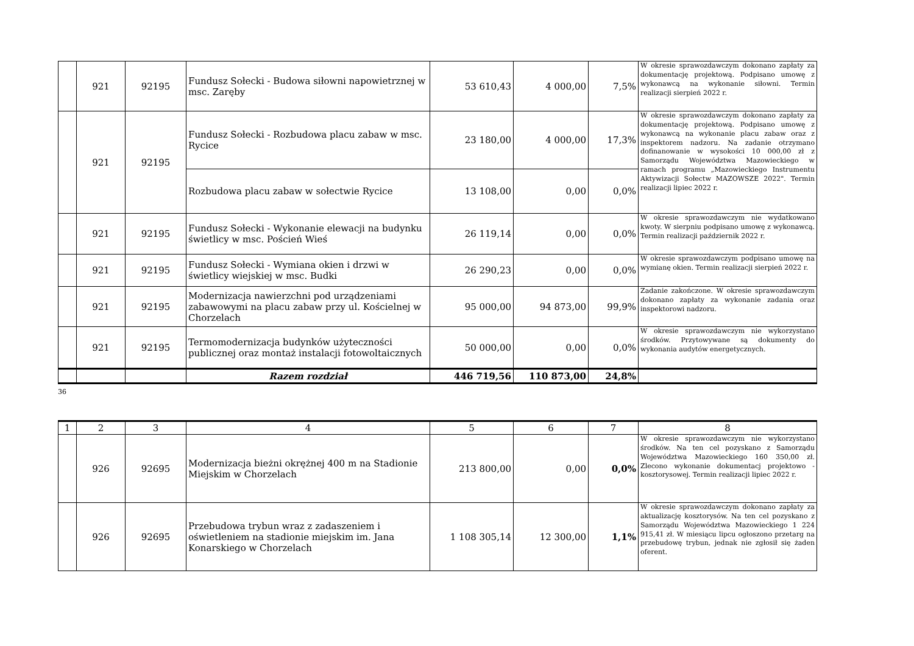| | 921 | 92195 | Fundusz Sołecki - Budowa siłowni napowietrznej w msc. Zaręby | 53 610,43 | 4 000,00 | 7,5% | W okresie sprawozdawczym dokonano zapłaty za dokumentację projektową. Podpisano umowę z wykonawcą na wykonanie siłowni. Termin realizacji sierpień 2022 r. |
| | 921 | 92195 | Fundusz Sołecki - Rozbudowa placu zabaw w msc. Rycice | 23 180,00 | 4 000,00 | 17,3% | W okresie sprawozdawczym dokonano zapłaty za dokumentację projektową. Podpisano umowę z wykonawcą na wykonanie placu zabaw oraz z inspektorem nadzoru. Na zadanie otrzymano dofinanowanie w wysokości 10 000,00 zł z Samorządu Województwa Mazowieckiego w ramach programu „Mazowieckiego Instrumentu Aktywizacji Sołectw MAZOWSZE 2022". Termin realizacji lipiec 2022 r. |
| | | | Rozbudowa placu zabaw w sołectwie Rycice | 13 108,00 | 0,00 | 0,0% | |
| | 921 | 92195 | Fundusz Sołecki - Wykonanie elewacji na budynku świetlicy w msc. Poścień Wieś | 26 119,14 | 0,00 | 0,0% | W okresie sprawozdawczym nie wydatkowano kwoty. W sierpniu podpisano umowę z wykonawcą. Termin realizacji październik 2022 r. |
| | 921 | 92195 | Fundusz Sołecki - Wymiana okien i drzwi w świetlicy wiejskiej w msc. Budki | 26 290,23 | 0,00 | 0,0% | W okresie sprawozdawczym podpisano umowę na wymianę okien. Termin realizacji sierpień 2022 r. |
| | 921 | 92195 | Modernizacja nawierzchni pod urządzeniami zabawowymi na placu zabaw przy ul. Kościelnej w Chorzelach | 95 000,00 | 94 873,00 | 99,9% | Zadanie zakończone. W okresie sprawozdawczym dokonano zapłaty za wykonanie zadania oraz inspektorowi nadzoru. |
| | 921 | 92195 | Termomodernizacja budynków użyteczności publicznej oraz montaż instalacji fotowoltaicznych | 50 000,00 | 0,00 | 0,0% | W okresie sprawozdawczym nie wykorzystano środków. Przytowywane są dokumenty do wykonania audytów energetycznych. |
| | | | Razem rozdział | 446 719,56 | 110 873,00 | 24,8% | |
36
| 1 | 2 | 3 | 4 | 5 | 6 | 7 | 8 |
| --- | --- | --- | --- | --- | --- | --- | --- |
| | 926 | 92695 | Modernizacja bieżni okrężnej 400 m na Stadionie Miejskim w Chorzelach | 213 800,00 | 0,00 | 0,0% | W okresie sprawozdawczym nie wykorzystano środków. Na ten cel pozyskano z Samorządu Województwa Mazowieckiego 160 350,00 zł. Zlecono wykonanie dokumentacj projektowo - kosztorysowej. Termin realizacji lipiec 2022 r. |
| | 926 | 92695 | Przebudowa trybun wraz z zadaszeniem i oświetleniem na stadionie miejskim im. Jana Konarskiego w Chorzelach | 1 108 305,14 | 12 300,00 | 1,1% | W okresie sprawozdawczym dokonano zapłaty za aktualizację kosztorysów. Na ten cel pozyskano z Samorządu Województwa Mazowieckiego 1 224 915,41 zł. W miesiącu lipcu ogłoszono przetarg na przebudowę trybun, jednak nie zgłosił się żaden oferent. |